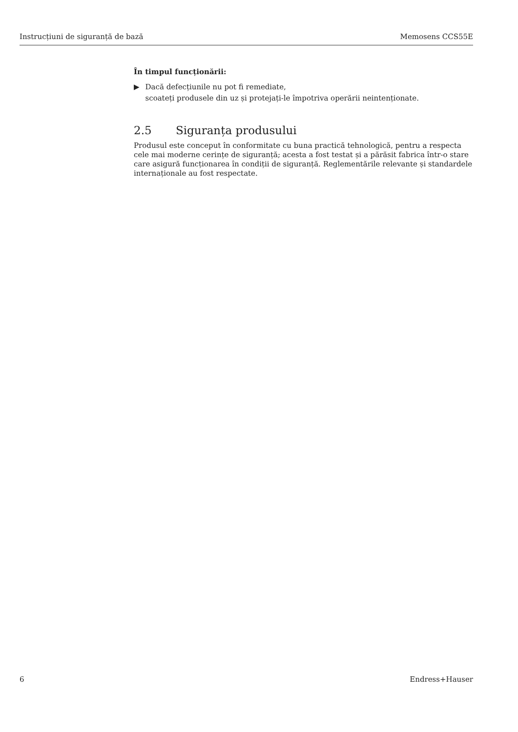Instrucțiuni de siguranță de bază Memosens CCS55E
În timpul funcționării:
▶ Dacă defecțiunile nu pot fi remediate,
scoateți produsele din uz și protejați-le împotriva operării neintenționate.
2.5 Siguranța produsului
Produsul este conceput în conformitate cu buna practică tehnologică, pentru a respecta cele mai moderne cerințe de siguranță; acesta a fost testat și a părăsit fabrica într-o stare care asigură funcționarea în condiții de siguranță. Reglementările relevante și standardele internaționale au fost respectate.
6 Endress+Hauser